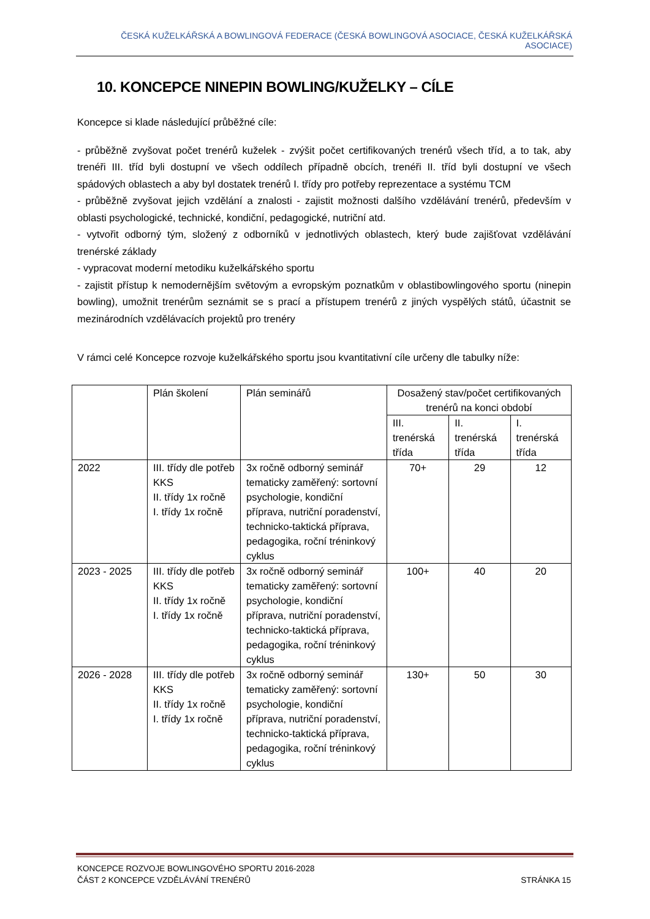ČESKÁ KUŽELKÁŘSKÁ A BOWLINGOVÁ FEDERACE (ČESKÁ BOWLINGOVÁ ASOCIACE, ČESKÁ KUŽELKÁŘSKÁ ASOCIACE)
10. KONCEPCE NINEPIN BOWLING/KUŽELKY – CÍLE
Koncepce si klade následující průběžné cíle:
- průběžně zvyšovat počet trenérů kuželek - zvýšit počet certifikovaných trenérů všech tříd, a to tak, aby trenéři III. tříd byli dostupní ve všech oddílech případně obcích, trenéři II. tříd byli dostupní ve všech spádových oblastech a aby byl dostatek trenérů I. třídy pro potřeby reprezentace a systému TCM
- průběžně zvyšovat jejich vzdělání a znalosti - zajistit možnosti dalšího vzdělávání trenérů, především v oblasti psychologické, technické, kondiční, pedagogické, nutriční atd.
- vytvořit odborný tým, složený z odborníků v jednotlivých oblastech, který bude zajišťovat vzdělávání trenérské základy
- vypracovat moderní metodiku kuželkářského sportu
- zajistit přístup k nemodernějším světovým a evropským poznatkům v oblastibowlingového sportu (ninepin bowling), umožnit trenérům seznámit se s prací a přístupem trenérů z jiných vyspělých států, účastnit se mezinárodních vzdělávacích projektů pro trenéry
V rámci celé Koncepce rozvoje kuželkářského sportu jsou kvantitativní cíle určeny dle tabulky níže:
| | Plán školení | Plán seminářů | Dosažený stav/počet certifikovaných trenérů na konci období | | |
| | | | III. trenérská třída | II. trenérská třída | I. trenérská třída |
| 2022 | III. třídy dle potřeb KKS II. třídy 1x ročně I. třídy 1x ročně | 3x ročně odborný seminář tematicky zaměřený: sortovní psychologie, kondiční příprava, nutriční poradenství, technicko-taktická příprava, pedagogika, roční tréninkový cyklus | 70+ | 29 | 12 |
| 2023 - 2025 | III. třídy dle potřeb KKS II. třídy 1x ročně I. třídy 1x ročně | 3x ročně odborný seminář tematicky zaměřený: sortovní psychologie, kondiční příprava, nutriční poradenství, technicko-taktická příprava, pedagogika, roční tréninkový cyklus | 100+ | 40 | 20 |
| 2026 - 2028 | III. třídy dle potřeb KKS II. třídy 1x ročně I. třídy 1x ročně | 3x ročně odborný seminář tematicky zaměřený: sortovní psychologie, kondiční příprava, nutriční poradenství, technicko-taktická příprava, pedagogika, roční tréninkový cyklus | 130+ | 50 | 30 |
KONCEPCE ROZVOJE BOWLINGOVÉHO SPORTU 2016-2028
ČÁST 2 KONCEPCE VZDĚLÁVÁNÍ TRENÉRŮ STRÁNKA 15